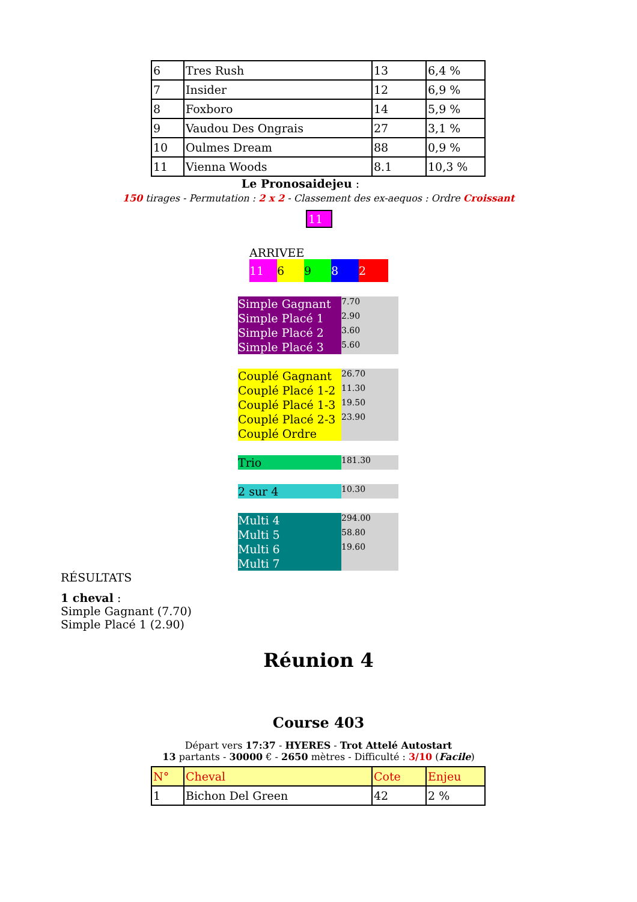| 6 | Tres Rush | 13 | 6,4 % |
| 7 | Insider | 12 | 6,9 % |
| 8 | Foxboro | 14 | 5,9 % |
| 9 | Vaudou Des Ongrais | 27 | 3,1 % |
| 10 | Oulmes Dream | 88 | 0,9 % |
| 11 | Vienna Woods | 8.1 | 10,3 % |
Le Pronosaidejeu :
150 tirages - Permutation : 2 x 2 - Classement des ex-aequos : Ordre Croissant
11
ARRIVEE
11 6982
| Simple Gagnant | 7.70 |
| Simple Placé 1 | 2.90 |
| Simple Placé 2 | 3.60 |
| Simple Placé 3 | 5.60 |
| Couplé Gagnant | 26.70 |
| Couplé Placé 1-2 | 11.30 |
| Couplé Placé 1-3 | 19.50 |
| Couplé Placé 2-3 | 23.90 |
| Couplé Ordre | |
| Trio | 181.30 |
| 2 sur 4 | 10.30 |
| Multi 4 | 294.00 |
| Multi 5 | 58.80 |
| Multi 6 | 19.60 |
| Multi 7 | |
RÉSULTATS
1 cheval :
Simple Gagnant (7.70)
Simple Placé 1 (2.90)
Réunion 4
Course 403
Départ vers 17:37 - HYERES - Trot Attelé Autostart
13 partants - 30000 € - 2650 mètres - Difficulté : 3/10 (Facile)
| N° | Cheval | Cote | Enjeu |
| 1 | Bichon Del Green | 42 | 2 % |